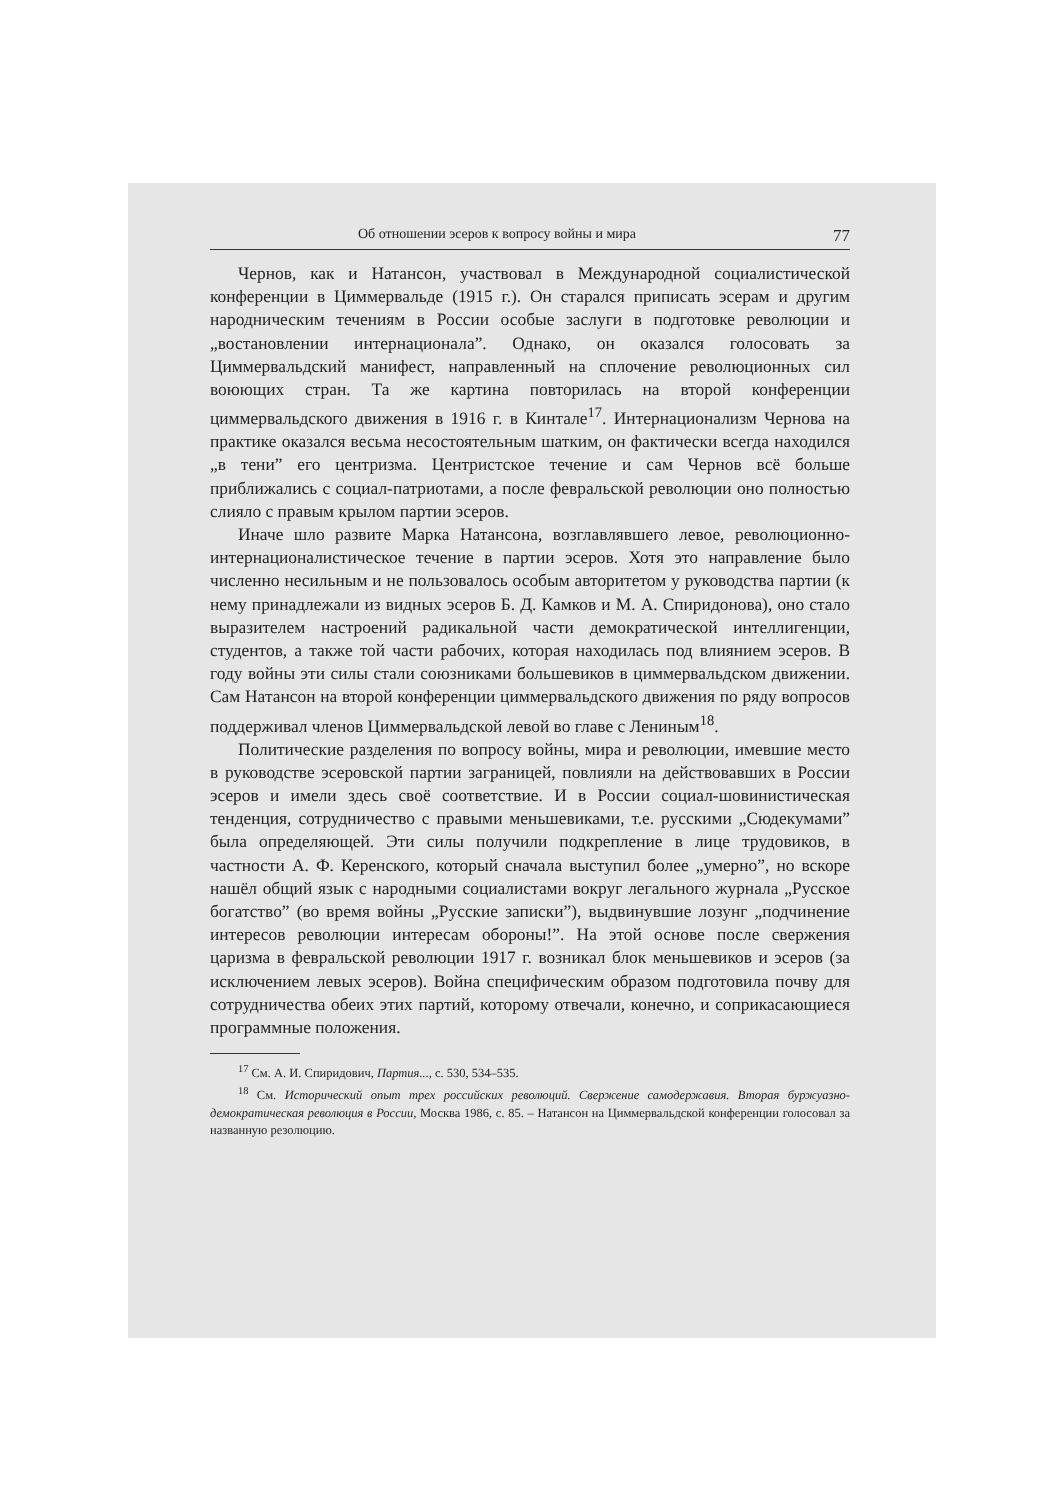Об отношении эсеров к вопросу войны и мира 77
Чернов, как и Натансон, участвовал в Международной социалистической конференции в Циммервальде (1915 г.). Он старался приписать эсерам и другим народническим течениям в России особые заслуги в подготовке революции и „востановлении интернационала”. Однако, он оказался голосовать за Циммервальдский манифест, направленный на сплочение революционных сил воюющих стран. Та же картина повторилась на второй конференции циммервальдского движения в 1916 г. в Кинтале<sup>17</sup>. Интернационализм Чернова на практике оказался весьма несостоятельным шатким, он фактически всегда находился „в тени” его центризма. Центристское течение и сам Чернов всё больше приближались с социал-патриотами, а после февральской революции оно полностью слияло с правым крылом партии эсеров.
Иначе шло развите Марка Натансона, возглавлявшего левое, революционно-интернационалистическое течение в партии эсеров. Хотя это направление было численно несильным и не пользовалось особым авторитетом у руководства партии (к нему принадлежали из видных эсеров Б. Д. Камков и М. А. Спиридонова), оно стало выразителем настроений радикальной части демократической интеллигенции, студентов, а также той части рабочих, которая находилась под влиянием эсеров. В году войны эти силы стали союзниками большевиков в циммервальдском движении. Сам Натансон на второй конференции циммервальдского движения по ряду вопросов поддерживал членов Циммервальдской левой во главе с Лениным<sup>18</sup>.
Политические разделения по вопросу войны, мира и революции, имевшие место в руководстве эсеровской партии заграницей, повлияли на действовавших в России эсеров и имели здесь своё соответствие. И в России социал-шовинистическая тенденция, сотрудничество с правыми меньшевиками, т.е. русскими „Сюдекумами” была определяющей. Эти силы получили подкрепление в лице трудовиков, в частности А. Ф. Керенского, который сначала выступил более „умерно”, но вскоре нашёл общий язык с народными социалистами вокруг легального журнала „Русское богатство” (во время войны „Русские записки”), выдвинувшие лозунг „подчинение интересов революции интересам обороны!”. На этой основе после свержения царизма в февральской революции 1917 г. возникал блок меньшевиков и эсеров (за исключением левых эсеров). Война специфическим образом подготовила почву для сотрудничества обеих этих партий, которому отвечали, конечно, и соприкасающиеся программные положения.
<sup>17</sup> См. А. И. Спиридович, Партия..., с. 530, 534–535.
<sup>18</sup> См. Исторический опыт трех российских революций. Свержение самодержавия. Вторая буржуазно-демократическая революция в России, Москва 1986, с. 85. – Натансон на Циммервальдской конференции голосовал за названную резолюцию.